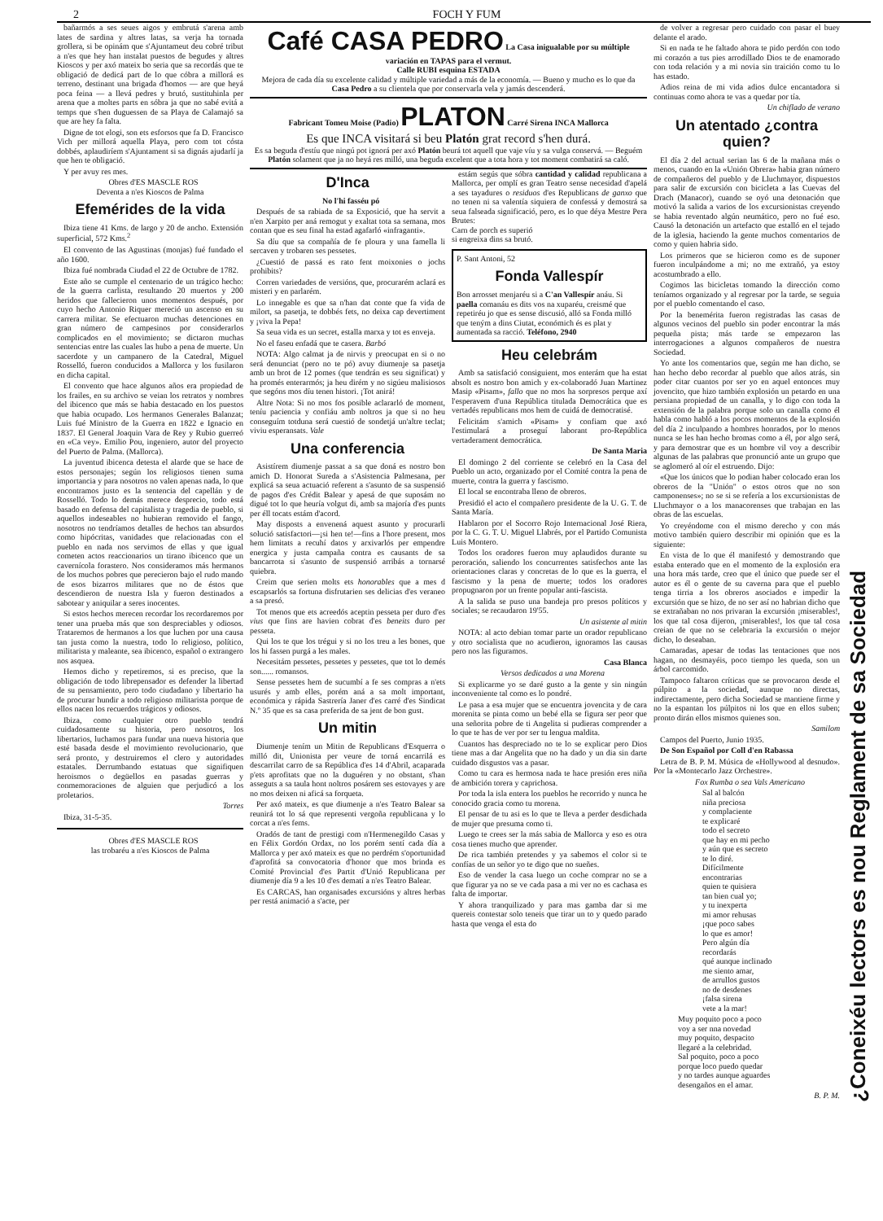2 FOCH Y FUM
bañarmós a ses seues aigos y embrutá s'arena amb lates de sardina y altres latas, sa verja ha tornada grollera, si be opinám que s'Ajuntameut deu cobré tribut a n'es que hey han instalat puestos de begudes y altres Kioscos y per axó mateix bo seria que sa recordás que te obligació de dedicá part de lo que cóbra a millorá es terreno, destinant una brigada d'homos — are que heyá poca feina — a llevá pedres y brutó, sustituhinla per arena que a moltes parts en sóbra ja que no sabé evitá a temps que s'hen duguessen de sa Playa de Calamajó sa que are hey fa falta.
Digne de tot elogi, son ets esforsos que fa D. Francisco Vich per millorá aquella Playa, pero com tot cósta dobbés, aplaudiríem s'Ajuntament si sa dignás ajudarlí ja que hen te obligació.
Y per avuy res mes.
Obres d'ES MASCLE ROS
Deventa a n'es Kioscos de Palma
Efemérides de la vida
Ibiza tiene 41 Kms. de largo y 20 de ancho. Extensión superficial, 572 Kms.<sup>2</sup>
El convento de las Agustinas (monjas) fué fundado el año 1600.
Ibiza fué nombrada Ciudad el 22 de Octubre de 1782.
Este año se cumple el centenario de un trágico hecho: de la guerra carlista, resultando 20 muertos y 200 heridos que fallecieron unos momentos después, por cuyo hecho Antonio Riquer mereció un ascenso en su carrera militar. Se efectuaron muchas detenciones en gran número de campesinos por considerarlos complicados en el movimiento; se dictaron muchas sentencias entre las cuales las hubo a pena de muerte. Un sacerdote y un campanero de la Catedral, Miguel Rosselló, fueron conducidos a Mallorca y los fusilaron en dicha capital.
El convento que hace algunos años era propiedad de los frailes, en su archivo se veian los retratos y nombres del ibicenco que más se habia destacado en los puestos que habia ocupado. Los hermanos Generales Balanzat; Luis fué Ministro de la Guerra en 1822 e Ignacio en 1837. El General Joaquin Vara de Rey y Rubio guerreó en «Ca vey». Emilio Pou, ingeniero, autor del proyecto del Puerto de Palma. (Mallorca).
La juventud ibicenca detesta el alarde que se hace de estos personajes; según los religiosos tienen suma importancia y para nosotros no valen apenas nada, lo que encontramos justo es la sentencia del capellán y de Rosselló. Todo lo demás merece desprecio, todo está basado en defensa del capitalista y tragedia de pueblo, si aquellos indeseables no hubieran removido el fango, nosotros no tendríamos detalles de hechos tan absurdos como hipócritas, vanidades que relacionadas con el pueblo en nada nos servimos de ellas y que igual cometen actos reaccionarios un tirano ibicenco que un cavernícola forastero. Nos consideramos más hermanos de los muchos pobres que perecieron bajo el rudo mando de esos bizarros militares que no de éstos que descendieron de nuestra Isla y fueron destinados a sabotear y aniquilar a seres inocentes.
Si estos hechos merecen recordar los recordaremos por tener una prueba más que son despreciables y odiosos. Trataremos de hermanos a los que luchen por una causa tan justa como la nuestra, todo lo religioso, político, militarista y maleante, sea ibicenco, español o extrangero nos asquea.
Hemos dicho y repetiremos, si es preciso, que la obligación de todo librepensador es defender la libertad de su pensamiento, pero todo ciudadano y libertario ha de procurar hundir a todo religioso militarista porque de ellos nacen los recuerdos trágicos y odiosos.
Ibiza, como cualquier otro pueblo tendrá cuidadosamente su historia, pero nosotros, los libertarios, luchamos para fundar una nueva historia que esté basada desde el movimiento revolucionario, que será pronto, y destruiremos el clero y autoridades estatales. Derrumbando estatuas que signifiquen heroismos o degüellos en pasadas guerras y conmemoraciones de alguien que perjudicó a los proletarios.
Torres
Ibiza, 31-5-35.
Obres d'ES MASCLE ROS
las trobaréu a n'es Kioscos de Palma
Café CASA PEDRO La Casa inigualable por su múltiple variación en TAPAS para el vermut.
Calle RUBI esquina ESTADA
Mejora de cada día su excelente calidad y múltiple variedad a más de la economía. — Bueno y mucho es lo que da Casa Pedro a su clientela que por conservarla vela y jamás descenderá.
Fabricant Tomeu Moise (Padio) PLATON Carré Sirena INCA Mallorca
Es que INCA visitará si beu Platón grat record s'hen durá.
Es sa beguda d'estíu que ningú pot ignorá per axó Platón beurá tot aquell que vaje víu y sa vulga conservá. — Beguém Platón solament que ja no heyá res milló, una beguda excelent que a tota hora y tot moment combatirá sa caló.
D'Inca
No l'hi fasséu pó
Después de sa rabiada de sa Exposició, que ha servit a n'en Xarpito per aná remogut y exaltat tota sa semana, mos contan que es seu final ha estad agafarló «infraganti».
Sa díu que sa compañía de fe ploura y una famella li sercaven y trobaren ses pessetes.
¿Cuestió de passá es rato fent moixonies o jochs prohibits?
Corren variedades de versións, que, procurarém aclará es misteri y en parlarém.
Lo innegable es que sa n'han dat conte que fa vida de milort, sa pasetja, te dobbés fets, no deixa cap devertiment y ¡viva la Pepa!
Sa seua vida es un secret, estalla marxa y tot es enveja.
No el faseu enfadá que te casera. Barbó
NOTA: Algo calmat ja de nirvis y preocupat en si o no será denunciat (pero no te pó) avuy diumenje sa pasetja amb un brot de 12 pomes (que tendrán es seu significat) y ha promés enterarmós; ja heu dirém y no sigúeu malisiosos que segóns mos díu tenen histori. ¡Tot anirá!
Altre Nota: Si no mos fos posible aclararló de moment, teníu paciencia y confiáu amb noltros ja que si no heu conseguím totduna será cuestió de sondetjá un'altre teclat; viviu esperansats. Vale
Una conferencia
Asistírem diumenje passat a sa que doná es nostro bon amich D. Honorat Sureda a s'Asistencia Palmesana, per explicá sa seua actuació referent a s'asunto de sa suspensió de pagos d'es Crédit Balear y apesá de que suposám no digué tot lo que heuría volgut di, amb sa majoría d'es punts per éll tocats estám d'acord.
May disposts a envenená aquest asunto y procurarli solució satisfactori—¡si hen te!—fins a l'hore present, mos hem limitats a recuhí datos y arxivarlós per empendre energica y justa campaña contra es causants de sa bancarrota si s'asunto de suspensió arribás a tornarsé quiebra.
Creim que serien molts ets honorables que a mes d escapsarlós sa fortuna disfrutarien ses delicias d'es veraneo a sa presó.
Tot menos que ets acreedós aceptin pesseta per duro d'es vius que fins are havien cobrat d'es beneits duro per pesseta.
Qui los te que los trégui y si no los treu a les bones, que los hi fassen purgá a les males.
Necesitám pessetes, pessetes y pessetes, que tot lo demés son...... romansos.
Sense pessetes hem de sucumbí a fe ses compras a n'ets usurés y amb elles, porém aná a sa molt important, económica y rápida Sastrería Janer d'es carré d'es Sindicat N.º 35 que es sa casa preferida de sa jent de bon gust.
Un mitin
Diumenje tením un Mitin de Republicans d'Esquerra o milló dit, Unionista per veure de torná encarrilá es descarrilat carro de sa República d'es 14 d'Abril, acaparada p'ets aprofitats que no la duguéren y no obstant, s'han asseguts a sa taula hont noltros posárem ses estovayes y are no mos deixen ni aficá sa forqueta.
Per axó mateix, es que diumenje a n'es Teatro Balear sa reunirá tot lo sá que representi vergoña republicana y lo corcat a n'es fems.
Oradós de tant de prestigi com n'Hermenegildo Casas y en Félix Gordón Ordax, no los porém sentí cada día a Mallorca y per axó mateix es que no perdrém s'oportunidad d'aprofitá sa convocatoria d'honor que mos brinda es Comité Provincial d'es Partit d'Unió Republicana per diumenje día 9 a les 10 d'es dematí a n'es Teatro Balear.
Es CARCAS, han organisades excursións y altres herbas per restá animació a s'acte, per
estám segús que sóbra cantidad y calidad republicana a Mallorca, per omplí es gran Teatro sense necesidad d'apelá a ses tayadures o residuos d'es Republicans de ganxo que no tenen ni sa valentía siquiera de confessá y demostrá sa seua falseada significació, pero, es lo que déya Mestre Pera Brutes:
Carn de porch es superió
si engreixa dins sa brutó.
P. Sant Antoni, 52
Fonda Vallespír
Bon arrosset menjaréu si a C'an Vallespír anáu. Si paella comanáu es dits vos na xuparéu, creismé que repetiréu jo que es sense discusió, alló sa Fonda milló que teným a dins Ciutat, económich és es plat y aumentada sa racció. Teléfono, 2940
Heu celebrám
Amb sa satisfació consiguient, mos enterám que ha estat absolt es nostro bon amich y ex-colaboradó Juan Martinez Masip «Pisam», fallo que no mos ha sorpresos perque axí l'esperavem d'una República titulada Democrática que es vertadés republicans mos hem de cuidá de democratisé.
Felicitám s'amich «Pisam» y confiam que axó l'estimulará a proseguí laborant pro-República vertaderament democrática.
De Santa Maria
El domingo 2 del corriente se celebró en la Casa del Pueblo un acto, organizado por el Comité contra la pena de muerte, contra la guerra y fascismo.
El local se encontraba lleno de obreros.
Presidió el acto el compañero presidente de la U. G. T. de Santa María.
Hablaron por el Socorro Rojo Internacional José Riera, por la C. G. T. U. Miguel Llabrés, por el Partido Comunista Luis Montero.
Todos los oradores fueron muy aplaudidos durante su peroración, saliendo los concurrentes satisfechos ante las orientaciones claras y concretas de lo que es la guerra, el fascismo y la pena de muerte; todos los oradores propugnaron por un frente popular anti-fascista.
A la salida se puso una bandeja pro presos políticos y sociales; se recaudaron 19'55.
Un asistente al mitin
NOTA: al acto debian tomar parte un orador republicano y otro socialista que no acudieron, ignoramos las causas pero nos las figuramos.
Casa Blanca
Versos dedicados a una Morena
Si explicarme yo se daré gusto a la gente y sin ningún inconveniente tal como es lo pondré.
Le pasa a esa mujer que se encuentra jovencita y de cara morenita se pinta como un bebé ella se figura ser peor que una señorita pobre de ti Angelita si pudieras comprender a lo que te has de ver por ser tu lengua maldita.
Cuantos has despreciado no te lo se explicar pero Dios tiene mas a dar Angelita que no ha dado y un dia sin darte cuidado disgustos vas a pasar.
Como tu cara es hermosa nada te hace presión eres niña de ambición torera y caprichosa.
Por toda la isla entera los pueblos he recorrido y nunca he conocido gracia como tu morena.
El pensar de tu asi es lo que te lleva a perder desdichada de mujer que presuma como ti.
Luego te crees ser la más sabia de Mallorca y eso es otra cosa tienes mucho que aprender.
De rica también pretendes y ya sabemos el color si te confías de un señor yo te digo que no sueñes.
Eso de vender la casa luego un coche comprar no se a que figurar ya no se ve cada pasa a mi ver no es cachasa es falta de importar.
Y ahora tranquilizado y para mas gamba dar si me quereis contestar solo teneis que tirar un to y quedo parado hasta que venga el esta do
de volver a regresar pero cuidado con pasar el buey delante el arado.
Si en nada te he faltado ahora te pido perdón con todo mi corazón a tus pies arrodillado Dios te de enamorado con toda relación y a mi novia sin traición como tu lo has estado.
Adios reina de mi vida adios dulce encantadora si continuas como ahora te vas a quedar por tía.
Un chiflado de verano
Un atentado ¿contra quien?
El día 2 del actual serian las 6 de la mañana más o menos, cuando en la «Unión Obrera» habia gran número de compañeros del pueblo y de Lluchmayor, dispuestos para salir de excursión con bicicleta a las Cuevas del Drach (Manacor), cuando se oyó una detonación que motivó la salida a varios de los excursionistas creyendo se habia reventado algún neumático, pero no fué eso. Causó la detonación un artefacto que estalló en el tejado de la iglesia, haciendo la gente muchos comentarios de como y quien habria sido.
Los primeros que se hicieron como es de suponer fueron inculpándome a mi; no me extrañó, ya estoy acostumbrado a ello.
Cogimos las bicicletas tomando la dirección como teníamos organizado y al regresar por la tarde, se seguia por el pueblo comentando el caso.
Por la benemérita fueron registradas las casas de algunos vecinos del pueblo sin poder encontrar la más pequeña pista; más tarde se empezaron las interrogaciones a algunos compañeros de nuestra Sociedad.
Yo ante los comentarios que, según me han dicho, se han hecho debo recordar al pueblo que años atrás, sin poder citar cuantos por ser yo en aquel entonces muy jovencito, que hizo también explosión un petardo en una persiana propiedad de un canalla, y lo digo con toda la extensión de la palabra porque solo un canalla como él habla como habló a los pocos momentos de la explosión del día 2 inculpando a hombres honrados, por lo menos nunca se les han hecho bromas como a él, por algo será, y para demostrar que es un hombre vil voy a describir algunas de las palabras que pronunció ante un grupo que se aglomeró al oír el estruendo. Dijo:
«Que los únicos que lo podian haber colocado eran los obreros de la "Unión" o estos otros que no son camponenses»; no se si se refería a los excursionistas de Lluchmayor o a los manacorenses que trabajan en las obras de las escuelas.
Yo creyéndome con el mismo derecho y con más motivo también quiero describir mi opinión que es la siguiente:
En vista de lo que él manifestó y demostrando que estaba enterado que en el momento de la explosión era una hora más tarde, creo que el único que puede ser el autor es él o gente de su caverna para que el pueblo tenga tirria a los obreros asociados e impedir la excursión que se hizo, de no ser así no habrian dicho que se extrañaban no nos privaran la excursión ¡miserables!, los que tal cosa dijeron, ¡miserables!, los que tal cosa creian de que no se celebraria la excursión o mejor dicho, lo deseaban.
Camaradas, apesar de todas las tentaciones que nos hagan, no desmayéis, poco tiempo les queda, son un árbol carcomido.
Tampoco faltaron críticas que se provocaron desde el púlpito a la sociedad, aunque no directas, indirectamente, pero dicha Sociedad se mantiene firme y no la espantan los púlpitos ni los que en ellos suben; pronto dirán ellos mismos quienes son.
Samilom
Campos del Puerto, Junio 1935.
De Son Español por Coll d'en Rabassa
Letra de B. P. M. Música de «Hollywood al desnudo». Por la «Montecarlo Jazz Orchestre».
Fox Rumba o sea Vals Americano
Sal al balcón
niña preciosa
y complaciente
te explicaré
todo el secreto
que hay en mi pecho
y aún que es secreto
te lo diré.
Difícilmente
encontrarias
quien te quisiera
tan bien cual yo;
y tu inexperta
mi amor rehusas
¡que poco sabes
lo que es amor!
Pero algún día
recordarás
qué aunque inclinado
me siento amar,
de arrullos gustos
no de desdenes
¡falsa sirena
vete a la mar!
Muy poquito poco a poco
voy a ser nna novedad
muy poquito, despacito
llegaré a la celebridad.
Sal poquito, poco a poco
porque loco puedo quedar
y no tardes aunque aguardes
desengaños en el amar.
B. P. M.
¿Coneixéu lectors es nou Reglament de sa Sociedad